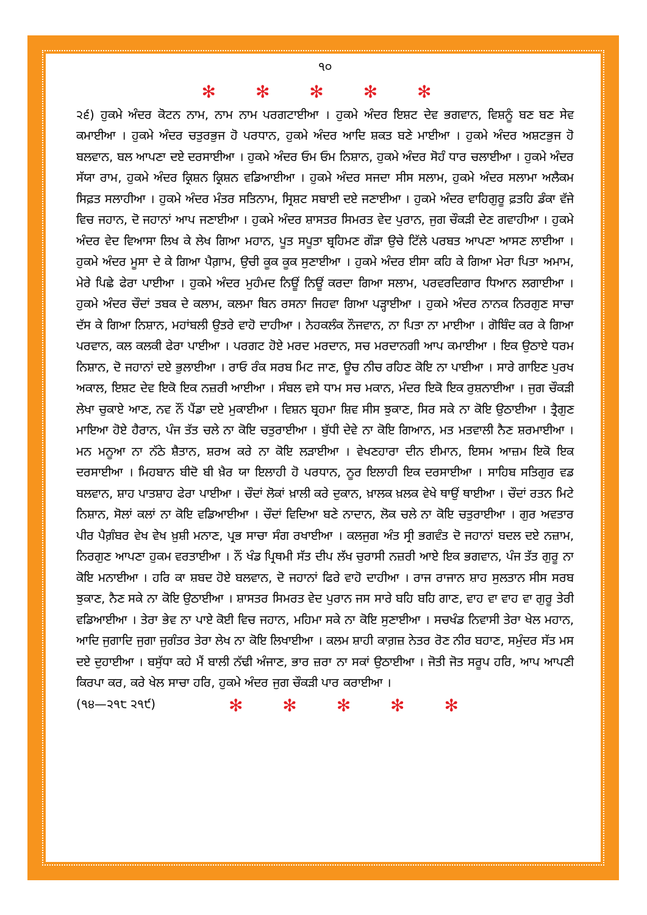੧੦
✻ ✻ ✻ ✻ ✻
੨੬) ਹੁਕਮੇ ਅੰਦਰ ਕੋਟਨ ਨਾਮ, ਨਾਮ ਨਾਮ ਪਰਗਟਾਈਆ । ਹੁਕਮੇ ਅੰਦਰ ਇਸ਼ਟ ਦੇਵ ਭਗਵਾਨ, ਵਿਸ਼ਨੂੰ ਬਣ ਬਣ ਸੇਵ ਕਮਾਈਆ । ਹੁਕਮੇ ਅੰਦਰ ਚਤੁਰਭੁਜ ਹੋ ਪਰਧਾਨ, ਹੁਕਮੇ ਅੰਦਰ ਆਦਿ ਸ਼ਕਤ ਬਣੇ ਮਾਈਆ । ਹੁਕਮੇ ਅੰਦਰ ਅਸ਼ਟਭੁਜ ਹੋ ਬਲਵਾਨ, ਬਲ ਆਪਣਾ ਦਏ ਦਰਸਾਈਆ । ਹੁਕਮੇ ਅੰਦਰ ਓਮ ਓਮ ਨਿਸ਼ਾਨ, ਹੁਕਮੇ ਅੰਦਰ ਸੋਹੰ ਧਾਰ ਚਲਾਈਆ । ਹੁਕਮੇ ਅੰਦਰ ਸੱਯਾ ਰਾਮ, ਹੁਕਮੇ ਅੰਦਰ ਕ੍ਰਿਸ਼ਨ ਕ੍ਰਿਸ਼ਨ ਵਡਿਆਈਆ । ਹੁਕਮੇ ਅੰਦਰ ਸਜਦਾ ਸੀਸ ਸਲਾਮ, ਹੁਕਮੇ ਅੰਦਰ ਸਲਾਮਾ ਅਲੈਕਮ ਸਿਫ਼ਤ ਸਲਾਹੀਆ । ਹੁਕਮੇ ਅੰਦਰ ਮੰਤਰ ਸਤਿਨਾਮ, ਸ੍ਰਿਸ਼ਟ ਸਬਾਈ ਦਏ ਜਣਾਈਆ । ਹੁਕਮੇ ਅੰਦਰ ਵਾਹਿਗੁਰੂ ਫ਼ਤਹਿ ਡੰਕਾ ਵੱਜੇ ਵਿਚ ਜਹਾਨ, ਦੋ ਜਹਾਨਾਂ ਆਪ ਜਣਾਈਆ । ਹੁਕਮੇ ਅੰਦਰ ਸ਼ਾਸਤਰ ਸਿਮਰਤ ਵੇਦ ਪੁਰਾਨ, ਜੁਗ ਚੌਕੜੀ ਦੇਣ ਗਵਾਹੀਆ । ਹੁਕਮੇ ਅੰਦਰ ਵੇਦ ਵਿਆਸਾ ਲਿਖ ਕੇ ਲੇਖ ਗਿਆ ਮਹਾਨ, ਪੂਤ ਸਪੂਤਾ ਬ੍ਰਹਿਮਣ ਗੌੜਾ ਉਚੇ ਟਿੱਲੇ ਪਰਬਤ ਆਪਣਾ ਆਸਣ ਲਾਈਆ । ਹੁਕਮੇ ਅੰਦਰ ਮੂਸਾ ਦੇ ਕੇ ਗਿਆ ਪੈਗ਼ਾਮ, ਉਚੀ ਕੂਕ ਕੂਕ ਸੁਣਾਈਆ । ਹੁਕਮੇ ਅੰਦਰ ਈਸਾ ਕਹਿ ਕੇ ਗਿਆ ਮੇਰਾ ਪਿਤਾ ਅਮਾਮ, ਮੇਰੇ ਪਿਛੇ ਫੇਰਾ ਪਾਈਆ । ਹੁਕਮੇ ਅੰਦਰ ਮੁਹੰਮਦ ਨਿਊਂ ਨਿਊਂ ਕਰਦਾ ਗਿਆ ਸਲਾਮ, ਪਰਵਰਦਿਗਾਰ ਧਿਆਨ ਲਗਾਈਆ । ਹੁਕਮੇ ਅੰਦਰ ਚੌਦਾਂ ਤਬਕ ਦੇ ਕਲਾਮ, ਕਲਮਾ ਬਿਨ ਰਸਨਾ ਜਿਹਵਾ ਗਿਆ ਪੜ੍ਹਾਈਆ । ਹੁਕਮੇ ਅੰਦਰ ਨਾਨਕ ਨਿਰਗੁਣ ਸਾਚਾ ਦੱਸ ਕੇ ਗਿਆ ਨਿਸ਼ਾਨ, ਮਹਾਂਬਲੀ ਉਤਰੇ ਵਾਹੋ ਦਾਹੀਆ । ਨੇਹਕਲੰਕ ਨੌਜਵਾਨ, ਨਾ ਪਿਤਾ ਨਾ ਮਾਈਆ । ਗੋਬਿੰਦ ਕਰ ਕੇ ਗਿਆ ਪਰਵਾਨ, ਕਲ ਕਲਕੀ ਫੇਰਾ ਪਾਈਆ । ਪਰਗਟ ਹੋਏ ਮਰਦ ਮਰਦਾਨ, ਸਚ ਮਰਦਾਨਗੀ ਆਪ ਕਮਾਈਆ । ਇਕ ਉਠਾਏ ਧਰਮ ਨਿਸ਼ਾਨ, ਦੋ ਜਹਾਨਾਂ ਦਏ ਭੁਲਾਈਆ । ਰਾਓ ਰੰਕ ਸਰਬ ਮਿਟ ਜਾਣ, ਊਚ ਨੀਚ ਰਹਿਣ ਕੋਇ ਨਾ ਪਾਈਆ । ਸਾਰੇ ਗਾਇਣ ਪੁਰਖ ਅਕਾਲ, ਇਸ਼ਟ ਦੇਵ ਇਕੋ ਇਕ ਨਜ਼ਰੀ ਆਈਆ । ਸੰਬਲ ਵਸੇ ਧਾਮ ਸਚ ਮਕਾਨ, ਮੰਦਰ ਇਕੋ ਇਕ ਰੁਸ਼ਨਾਈਆ । ਜੁਗ ਚੌਕੜੀ ਲੇਖਾ ਚੁਕਾਏ ਆਣ, ਨਵ ਨੌਂ ਪੈਂਡਾ ਦਏ ਮੁਕਾਈਆ । ਵਿਸ਼ਨ ਬ੍ਰਹਮਾ ਸ਼ਿਵ ਸੀਸ ਝੁਕਾਣ, ਸਿਰ ਸਕੇ ਨਾ ਕੋਇ ਉਠਾਈਆ । ਤ੍ਰੈਗੁਣ ਮਾਇਆ ਹੋਏ ਹੈਰਾਨ, ਪੰਜ ਤੱਤ ਚਲੇ ਨਾ ਕੋਇ ਚਤੁਰਾਈਆ । ਬੁੱਧੀ ਦੇਵੇ ਨਾ ਕੋਇ ਗਿਆਨ, ਮਤ ਮਤਵਾਲੀ ਨੈਣ ਸ਼ਰਮਾਈਆ । ਮਨ ਮਨੂਆ ਨਾ ਨੱਠੇ ਸ਼ੈਤਾਨ, ਸ਼ਰਅ ਕਰੇ ਨਾ ਕੋਇ ਲੜਾਈਆ । ਵੇਖਣਹਾਰਾ ਦੀਨ ਈਮਾਨ, ਇਸਮ ਆਜ਼ਮ ਇਕੋ ਇਕ ਦਰਸਾਈਆ । ਮਿਹਬਾਨ ਬੀਦੋ ਬੀ ਖ਼ੈਰ ਯਾ ਇਲਾਹੀ ਹੋ ਪਰਧਾਨ, ਨੂਰ ਇਲਾਹੀ ਇਕ ਦਰਸਾਈਆ । ਸਾਹਿਬ ਸਤਿਗੁਰ ਵਡ ਬਲਵਾਨ, ਸ਼ਾਹ ਪਾਤਸ਼ਾਹ ਫੇਰਾ ਪਾਈਆ । ਚੌਦਾਂ ਲੋਕਾਂ ਖ਼ਾਲੀ ਕਰੇ ਦੁਕਾਨ, ਖ਼ਾਲਕ ਖ਼ਲਕ ਵੇਖੇ ਥਾਉਂ ਥਾਈਆ । ਚੌਦਾਂ ਰਤਨ ਮਿਟੇ ਨਿਸ਼ਾਨ, ਸੋਲਾਂ ਕਲਾਂ ਨਾ ਕੋਇ ਵਡਿਆਈਆ । ਚੌਦਾਂ ਵਿਦਿਆ ਬਣੇ ਨਾਦਾਨ, ਲੋਕ ਚਲੇ ਨਾ ਕੋਇ ਚਤੁਰਾਈਆ । ਗੁਰ ਅਵਤਾਰ ਪੀਰ ਪੈਗ਼ੰਬਰ ਵੇਖ ਵੇਖ ਖ਼ੁਸ਼ੀ ਮਨਾਣ, ਪ੍ਰਭ ਸਾਚਾ ਸੰਗ ਰਖਾਈਆ । ਕਲਜੁਗ ਅੰਤ ਸ੍ਰੀ ਭਗਵੰਤ ਦੋ ਜਹਾਨਾਂ ਬਦਲ ਦਏ ਨਜ਼ਾਮ, ਨਿਰਗੁਣ ਆਪਣਾ ਹੁਕਮ ਵਰਤਾਈਆ । ਨੌਂ ਖੰਡ ਪ੍ਰਿਥਮੀ ਸੱਤ ਦੀਪ ਲੱਖ ਚੁਰਾਸੀ ਨਜ਼ਰੀ ਆਏ ਇਕ ਭਗਵਾਨ, ਪੰਜ ਤੱਤ ਗੁਰੂ ਨਾ ਕੋਇ ਮਨਾਈਆ । ਹਰਿ ਕਾ ਸ਼ਬਦ ਹੋਏ ਬਲਵਾਨ, ਦੋ ਜਹਾਨਾਂ ਫਿਰੇ ਵਾਹੋ ਦਾਹੀਆ । ਰਾਜ ਰਾਜਾਨ ਸ਼ਾਹ ਸੁਲਤਾਨ ਸੀਸ ਸਰਬ ਝੁਕਾਣ, ਨੈਣ ਸਕੇ ਨਾ ਕੋਇ ਉਠਾਈਆ । ਸ਼ਾਸਤਰ ਸਿਮਰਤ ਵੇਦ ਪੁਰਾਨ ਜਸ ਸਾਰੇ ਬਹਿ ਬਹਿ ਗਾਣ, ਵਾਹ ਵਾ ਵਾਹ ਵਾ ਗੁਰੂ ਤੇਰੀ ਵਡਿਆਈਆ । ਤੇਰਾ ਭੇਵ ਨਾ ਪਾਏ ਕੋਈ ਵਿਚ ਜਹਾਨ, ਮਹਿਮਾ ਸਕੇ ਨਾ ਕੋਇ ਸੁਣਾਈਆ । ਸਚਖੰਡ ਨਿਵਾਸੀ ਤੇਰਾ ਖੇਲ ਮਹਾਨ, ਆਦਿ ਜੁਗਾਦਿ ਜੁਗਾ ਜੁਗੰਤਰ ਤੇਰਾ ਲੇਖ ਨਾ ਕੋਇ ਲਿਖਾਈਆ । ਕਲਮ ਸ਼ਾਹੀ ਕਾਗ਼ਜ਼ ਨੇਤਰ ਰੋਣ ਨੀਰ ਬਹਾਣ, ਸਮੁੰਦਰ ਸੱਤ ਮਸ ਦਏ ਦੁਹਾਈਆ । ਬਸੁੱਧਾ ਕਹੇ ਮੈਂ ਬਾਲੀ ਨੱਢੀ ਅੰਜਾਣ, ਭਾਰ ਜ਼ਰਾ ਨਾ ਸਕਾਂ ਉਠਾਈਆ । ਜੋਤੀ ਜੋਤ ਸਰੂਪ ਹਰਿ, ਆਪ ਆਪਣੀ ਕਿਰਪਾ ਕਰ, ਕਰੇ ਖੇਲ ਸਾਚਾ ਹਰਿ, ਹੁਕਮੇ ਅੰਦਰ ਜੁਗ ਚੌਕੜੀ ਪਾਰ ਕਰਾਈਆ ।
(੧੪—੨੧੮ ੨੧੯) ✻ ✻ ✻ ✻ ✻